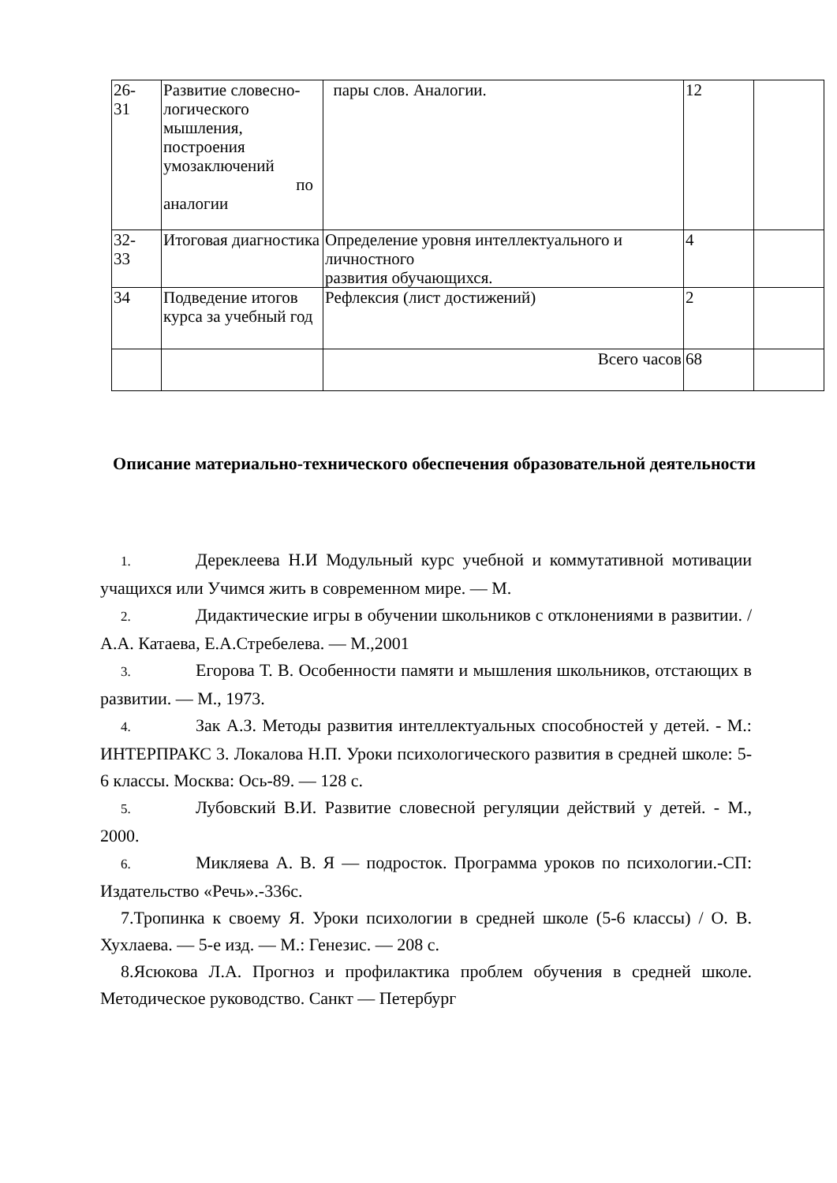| 26- 31 | Развитие словесно-логического мышления, построения умозаключений по аналогии | пары слов. Аналогии. | 12 | |
| 32- 33 | Итоговая диагностика | Определение уровня интеллектуального и личностного развития обучающихся. | 4 | |
| 34 | Подведение итогов курса за учебный год | Рефлексия (лист достижений) | 2 | |
| | | Всего часов | 68 | |
Описание материально-технического обеспечения образовательной деятельности
1. Дереклеева Н.И Модульный курс учебной и коммутативной мотивации учащихся или Учимся жить в современном мире. — М.
2. Дидактические игры в обучении школьников с отклонениями в развитии. / А.А. Катаева, Е.А.Стребелева. — М.,2001
3. Егорова Т. В. Особенности памяти и мышления школьников, отстающих в развитии. — М., 1973.
4. Зак А.З. Методы развития интеллектуальных способностей у детей. - М.: ИНТЕРПРАКС 3. Локалова Н.П. Уроки психологического развития в средней школе: 5-6 классы. Москва: Ось-89. — 128 с.
5. Лубовский В.И. Развитие словесной регуляции действий у детей. - М., 2000.
6. Микляева А. В. Я — подросток. Программа уроков по психологии.-СП: Издательство «Речь».-336с.
7.Тропинка к своему Я. Уроки психологии в средней школе (5-6 классы) / О. В. Хухлаева. — 5-е изд. — М.: Генезис. — 208 с.
8.Ясюкова Л.А. Прогноз и профилактика проблем обучения в средней школе. Методическое руководство. Санкт — Петербург